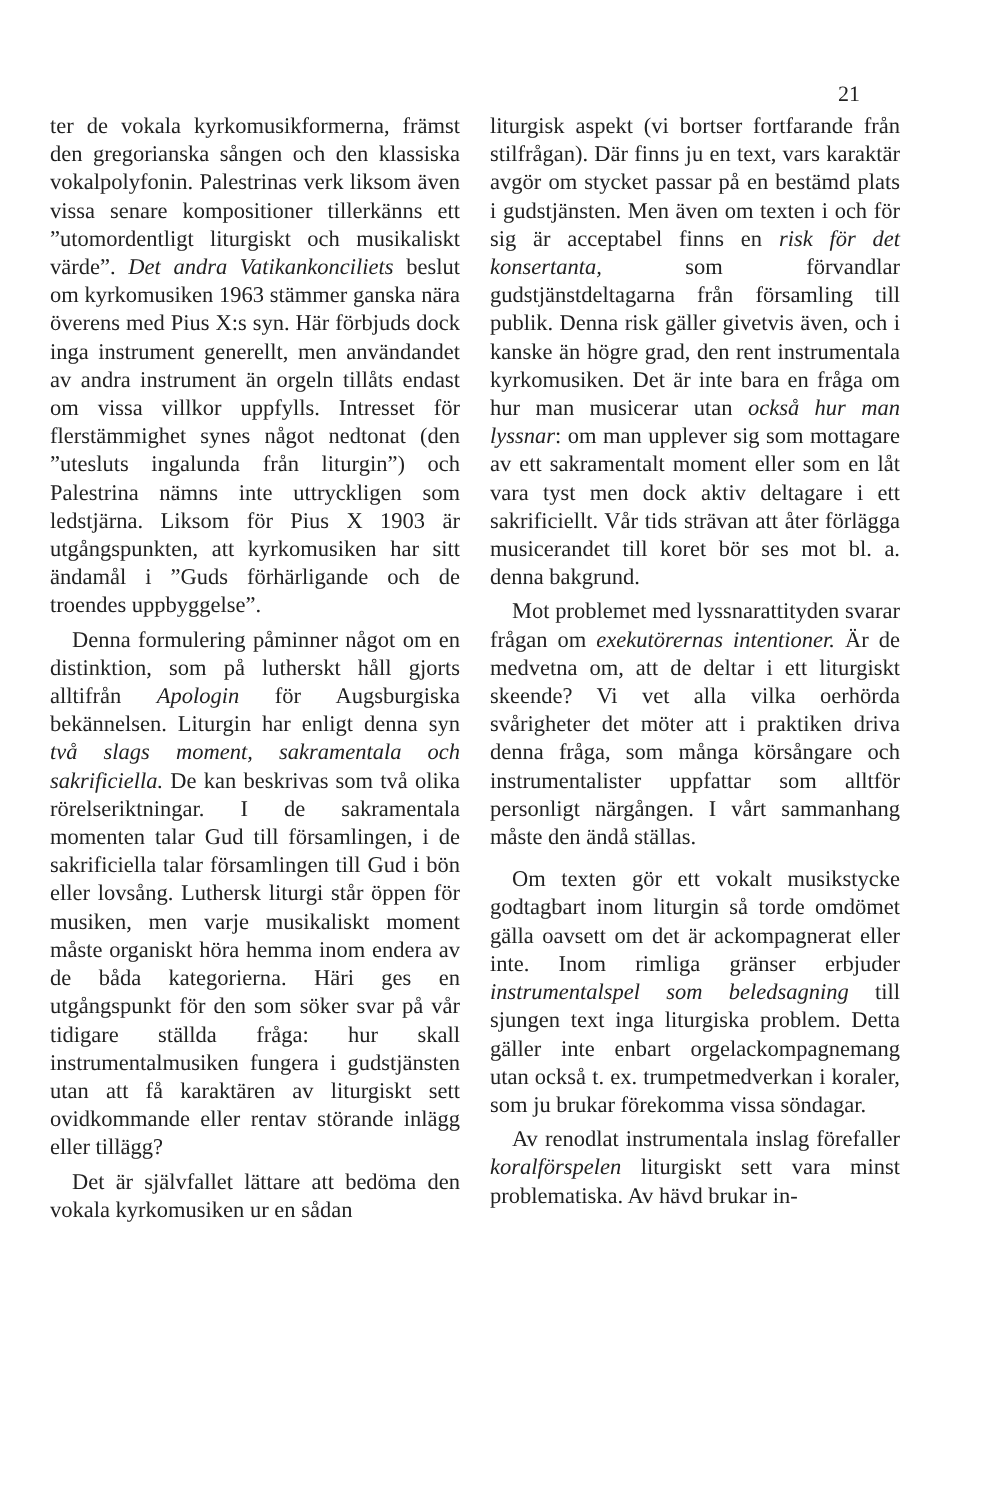21
ter de vokala kyrkomusikformerna, främst den gregorianska sången och den klassiska vokalpolyfonin. Palestrinas verk liksom även vissa senare kompositioner tillerkänns ett ”utomordentligt liturgiskt och musikaliskt värde”. Det andra Vatikankonciliets beslut om kyrkomusiken 1963 stämmer ganska nära överens med Pius X:s syn. Här förbjuds dock inga instrument generellt, men användandet av andra instrument än orgeln tillåts endast om vissa villkor uppfylls. Intresset för flerstämmighet synes något nedtonat (den ”utesluts ingalunda från liturgin”) och Palestrina nämns inte uttryckligen som ledstjärna. Liksom för Pius X 1903 är utgångspunkten, att kyrkomusiken har sitt ändamål i ”Guds förhärligande och de troendes uppbyggelse”.
Denna formulering påminner något om en distinktion, som på lutherskt håll gjorts alltifrån Apologin för Augsburgiska bekännelsen. Liturgin har enligt denna syn två slags moment, sakramentala och sakrificiella. De kan beskrivas som två olika rörelseriktningar. I de sakramentala momenten talar Gud till församlingen, i de sakrificiella talar församlingen till Gud i bön eller lovsång. Luthersk liturgi står öppen för musiken, men varje musikaliskt moment måste organiskt höra hemma inom endera av de båda kategorierna. Häri ges en utgångspunkt för den som söker svar på vår tidigare ställda fråga: hur skall instrumentalmusiken fungera i gudstjänsten utan att få karaktären av liturgiskt sett ovidkommande eller rentav störande inlägg eller tillägg?
Det är självfallet lättare att bedöma den vokala kyrkomusiken ur en sådan
liturgisk aspekt (vi bortser fortfarande från stilfrågan). Där finns ju en text, vars karaktär avgör om stycket passar på en bestämd plats i gudstjänsten. Men även om texten i och för sig är acceptabel finns en risk för det konsertanta, som förvandlar gudstjänstdeltagarna från församling till publik. Denna risk gäller givetvis även, och i kanske än högre grad, den rent instrumentala kyrkomusiken. Det är inte bara en fråga om hur man musicerar utan också hur man lyssnar: om man upplever sig som mottagare av ett sakramentalt moment eller som en låt vara tyst men dock aktiv deltagare i ett sakrificiellt. Vår tids strävan att åter förlägga musicerandet till koret bör ses mot bl. a. denna bakgrund.
Mot problemet med lyssnarattityden svarar frågan om exekutörernas intentioner. Är de medvetna om, att de deltar i ett liturgiskt skeende? Vi vet alla vilka oerhörda svårigheter det möter att i praktiken driva denna fråga, som många körsångare och instrumentalister uppfattar som alltför personligt närgången. I vårt sammanhang måste den ändå ställas.
Om texten gör ett vokalt musikstycke godtagbart inom liturgin så torde omdömet gälla oavsett om det är ackompagnerat eller inte. Inom rimliga gränser erbjuder instrumentalspel som beledsagning till sjungen text inga liturgiska problem. Detta gäller inte enbart orgelackompagnemang utan också t. ex. trumpetmedverkan i koraler, som ju brukar förekomma vissa söndagar.
Av renodlat instrumentala inslag förefaller koralförspelen liturgiskt sett vara minst problematiska. Av hävd brukar in-